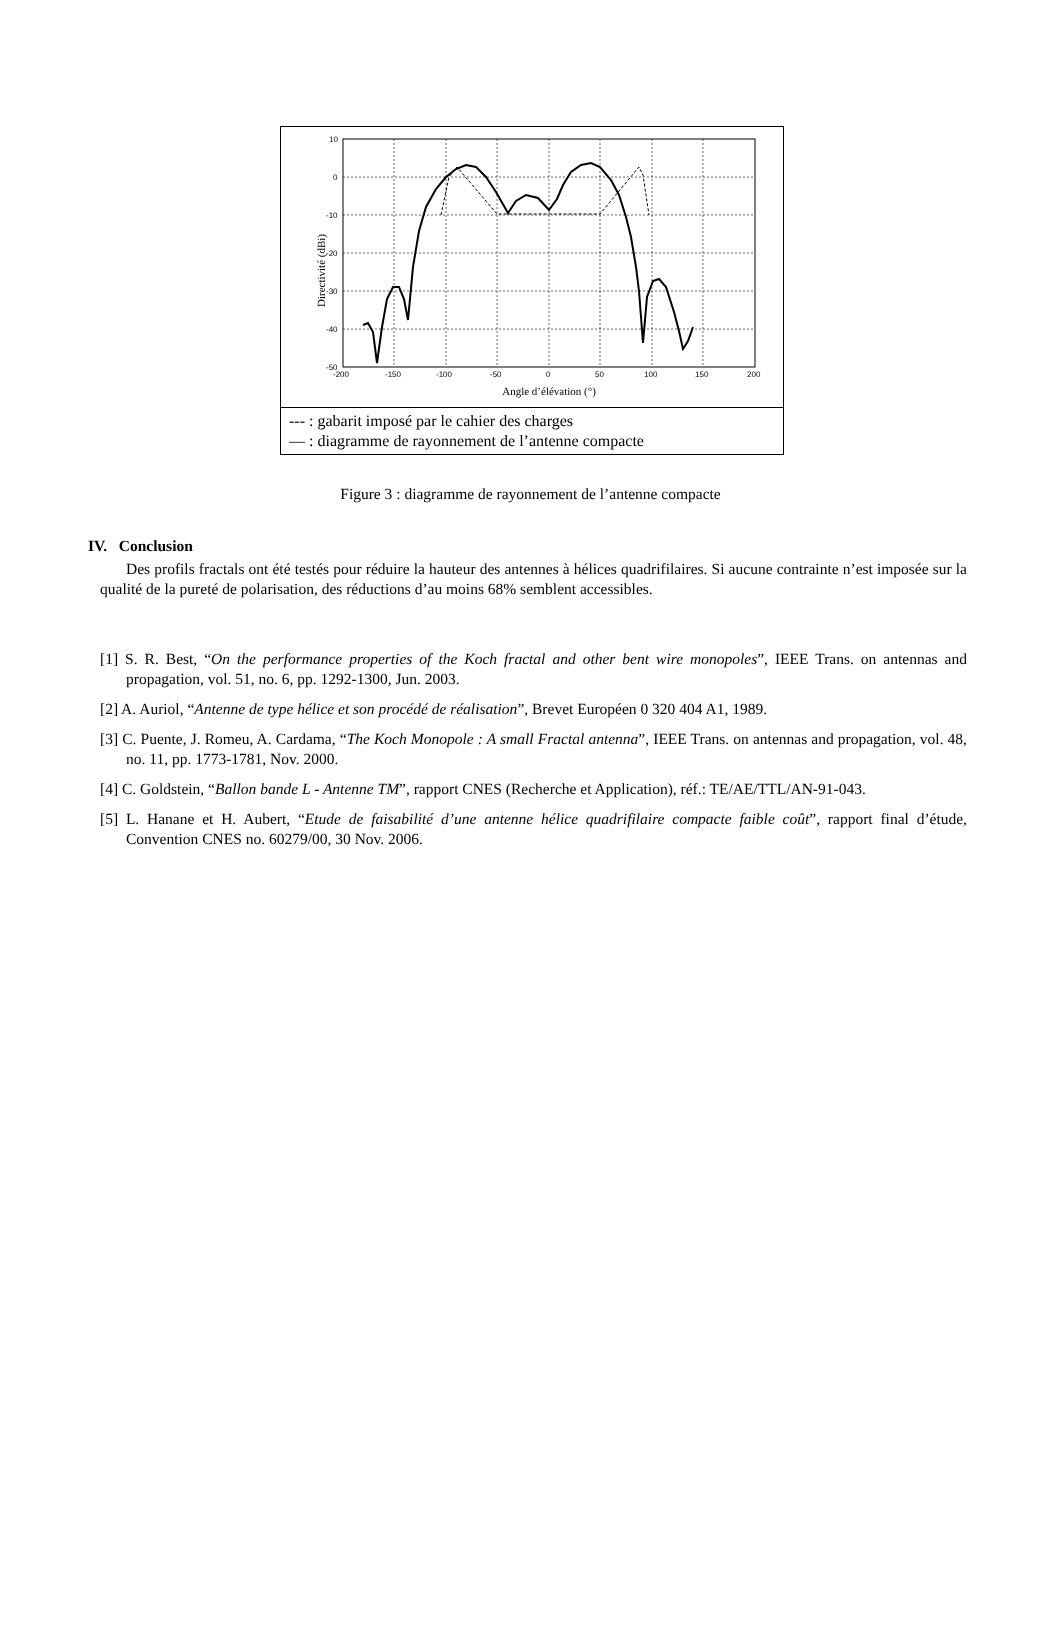10
0
-10
-20
-30
-40
-50
-200
-150
-100
-50
0
50
100
150
200
Angle d’élévation (°)
Directivité (dBi)
--- : gabarit imposé par le cahier des charges
— : diagramme de rayonnement de l’antenne compacte
Figure 3 : diagramme de rayonnement de l’antenne compacte
IV. Conclusion
Des profils fractals ont été testés pour réduire la hauteur des antennes à hélices quadrifilaires. Si aucune contrainte n’est imposée sur la qualité de la pureté de polarisation, des réductions d’au moins 68% semblent accessibles.
[1] S. R. Best, “On the performance properties of the Koch fractal and other bent wire monopoles”, IEEE Trans. on antennas and propagation, vol. 51, no. 6, pp. 1292-1300, Jun. 2003.
[2] A. Auriol, “Antenne de type hélice et son procédé de réalisation”, Brevet Européen 0 320 404 A1, 1989.
[3] C. Puente, J. Romeu, A. Cardama, “The Koch Monopole : A small Fractal antenna”, IEEE Trans. on antennas and propagation, vol. 48, no. 11, pp. 1773-1781, Nov. 2000.
[4] C. Goldstein, “Ballon bande L - Antenne TM”, rapport CNES (Recherche et Application), réf.: TE/AE/TTL/AN-91-043.
[5] L. Hanane et H. Aubert, “Etude de faisabilité d’une antenne hélice quadrifilaire compacte faible coût”, rapport final d’étude, Convention CNES no. 60279/00, 30 Nov. 2006.